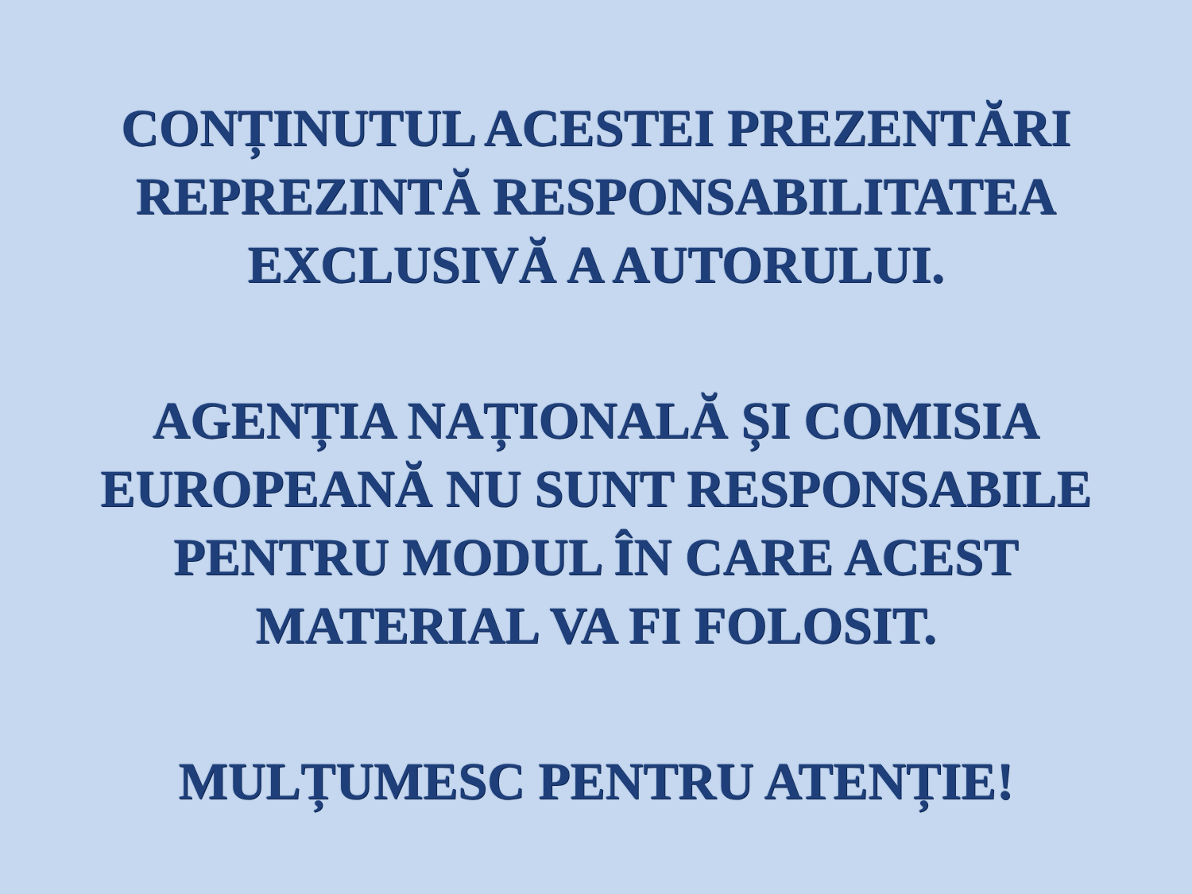CONȚINUTUL ACESTEI PREZENTĂRI
REPREZINTĂ RESPONSABILITATEA
EXCLUSIVĂ A AUTORULUI.
AGENȚIA NAȚIONALĂ ȘI COMISIA
EUROPEANĂ NU SUNT RESPONSABILE
PENTRU MODUL ÎN CARE ACEST
MATERIAL VA FI FOLOSIT.
MULȚUMESC PENTRU ATENȚIE!